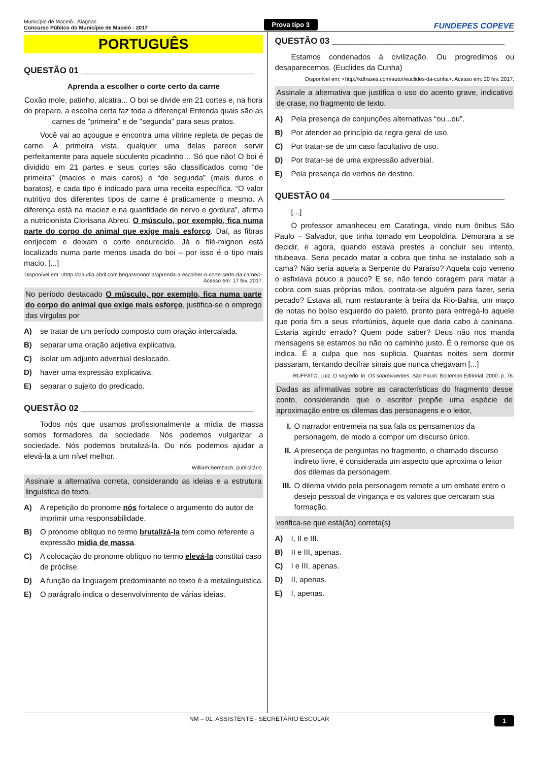Município de Maceió - Alagoas
Concurso Público do Município de Maceió - 2017
Prova tipo 3
FUNDEPES COPEVE
PORTUGUÊS
QUESTÃO 01 ____________________________________
Aprenda a escolher o corte certo da carne
Coxão mole, patinho, alcatra... O boi se divide em 21 cortes e, na hora do preparo, a escolha certa faz toda a diferença! Entenda quais são as carnes de "primeira" e de "segunda" para seus pratos.
Você vai ao açougue e encontra uma vitrine repleta de peças de carne. À primeira vista, qualquer uma delas parece servir perfeitamente para aquele suculento picadinho… Só que não! O boi é dividido em 21 partes e seus cortes são classificados como “de primeira” (macios e mais caros) e “de segunda” (mais duros e baratos), e cada tipo é indicado para uma receita específica. “O valor nutritivo dos diferentes tipos de carne é praticamente o mesmo. A diferença está na maciez e na quantidade de nervo e gordura”, afirma a nutricionista Clorisana Abreu. O músculo, por exemplo, fica numa parte do corpo do animal que exige mais esforço. Daí, as fibras enrijecem e deixam o corte endurecido. Já o filé-mignon está localizado numa parte menos usada do boi – por isso é o tipo mais macio. [...]
Disponível em: <http://claudia.abril.com.br/gastronomia/aprenda-a-escolher-o-corte-certo-da-carne/>.
Acesso em: 17 fev. 2017.
No período destacado O músculo, por exemplo, fica numa parte do corpo do animal que exige mais esforço, justifica-se o emprego das vírgulas por
A) se tratar de um período composto com oração intercalada.
B) separar uma oração adjetiva explicativa.
C) isolar um adjunto adverbial deslocado.
D) haver uma expressão explicativa.
E) separar o sujeito do predicado.
QUESTÃO 02 ____________________________________
Todos nós que usamos profissionalmente a mídia de massa somos formadores da sociedade. Nós podemos vulgarizar a sociedade. Nós podemos brutalizá-la. Ou nós podemos ajudar a elevá-la a um nível melhor.
William Bernbach, publicitário.
Assinale a alternativa correta, considerando as ideias e a estrutura linguística do texto.
A) A repetição do pronome nós fortalece o argumento do autor de imprimir uma responsabilidade.
B) O pronome oblíquo no termo brutalizá-la tem como referente a expressão mídia de massa.
C) A colocação do pronome oblíquo no termo elevá-la constitui caso de próclise.
D) A função da linguagem predominante no texto é a metalinguística.
E) O parágrafo indica o desenvolvimento de várias ideias.
QUESTÃO 03 ____________________________________
Estamos condenados à civilização. Ou progredimos ou desaparecemos. (Euclides da Cunha)
Disponível em: <http://kdfrases.com/autor/euclides-da-cunha>. Acesso em: 20 fev. 2017.
Assinale a alternativa que justifica o uso do acento grave, indicativo de crase, no fragmento de texto.
A) Pela presença de conjunções alternativas “ou...ou”.
B) Por atender ao princípio da regra geral de uso.
C) Por tratar-se de um caso facultativo de uso.
D) Por tratar-se de uma expressão adverbial.
E) Pela presença de verbos de destino.
QUESTÃO 04 ____________________________________
[...]
O professor amanheceu em Caratinga, vindo num ônibus São Paulo – Salvador, que tinha tomado em Leopoldina. Demorara a se decidir, e agora, quando estava prestes a concluir seu intento, titubeava. Seria pecado matar a cobra que tinha se instalado sob a cama? Não seria aquela a Serpente do Paraíso? Aquela cujo veneno o asfixiava pouco a pouco? E se, não tendo coragem para matar a cobra com suas próprias mãos, contrata-se alguém para fazer, seria pecado? Estava ali, num restaurante à beira da Rio-Bahia, um maço de notas no bolso esquerdo do paletó, pronto para entregá-lo aquele que poria fim a seus infortúnios, àquele que daria cabo à caninana. Estaria agindo errado? Quem pode saber? Deus não nos manda mensagens se estamos ou não no caminho justo. É o remorso que os indica. É a culpa que nos suplicia. Quantas noites sem dormir passaram, tentando decifrar sinais que nunca chegavam [...]
RUFFATO, Luiz. O segredo. in: Os sobreviventes. São Paulo: Boitempo Editorial, 2000. p. 76.
Dadas as afirmativas sobre as características do fragmento desse conto, considerando que o escritor propõe uma espécie de aproximação entre os dilemas das personagens e o leitor,
I. O narrador entremeia na sua fala os pensamentos da personagem, de modo a compor um discurso único.
II. A presença de perguntas no fragmento, o chamado discurso indireto livre, é considerada um aspecto que aproxima o leitor dos dilemas da personagem.
III. O dilema vivido pela personagem remete a um embate entre o desejo pessoal de vingança e os valores que cercaram sua formação.
verifica-se que está(ão) correta(s)
A) I, II e III.
B) II e III, apenas.
C) I e III, apenas.
D) II, apenas.
E) I, apenas.
NM – 01. ASSISTENTE - SECRETÁRIO ESCOLAR 1